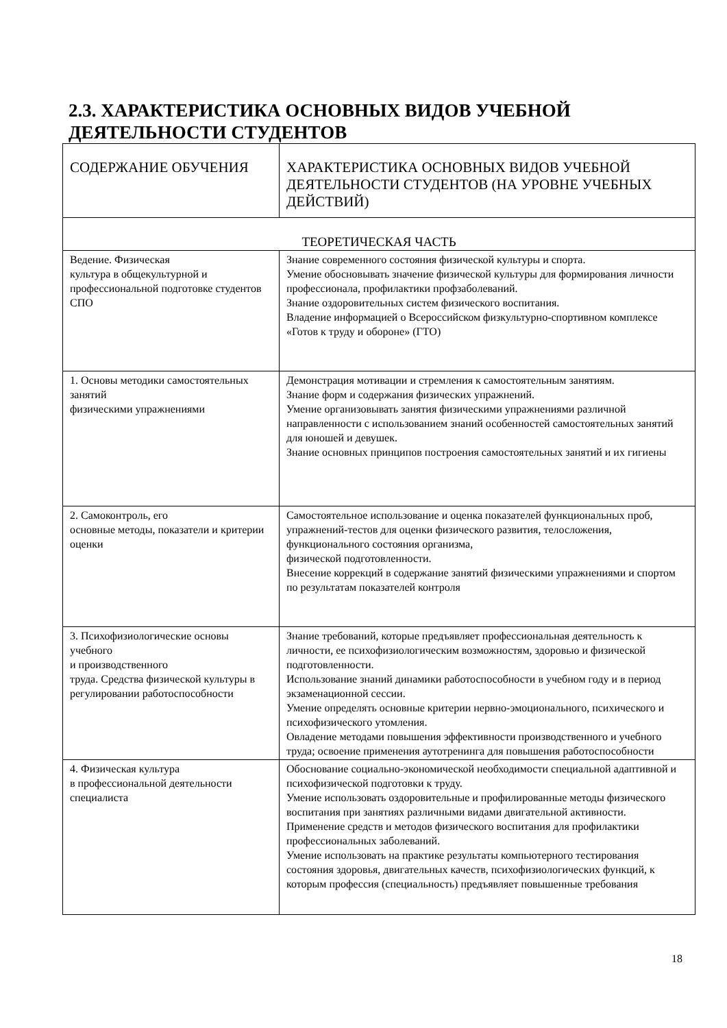2.3. ХАРАКТЕРИСТИКА ОСНОВНЫХ ВИДОВ УЧЕБНОЙ
ДЕЯТЕЛЬНОСТИ СТУДЕНТОВ
| СОДЕРЖАНИЕ ОБУЧЕНИЯ | ХАРАКТЕРИСТИКА ОСНОВНЫХ ВИДОВ УЧЕБНОЙ ДЕЯТЕЛЬНОСТИ СТУДЕНТОВ (НА УРОВНЕ УЧЕБНЫХ ДЕЙСТВИЙ) |
| --- | --- |
| ТЕОРЕТИЧЕСКАЯ ЧАСТЬ | |
| Ведение. Физическая культура в общекультурной и профессиональной подготовке студентов СПО | Знание современного состояния физической культуры и спорта. Умение обосновывать значение физической культуры для формирования личности профессионала, профилактики профзаболеваний. Знание оздоровительных систем физического воспитания. Владение информацией о Всероссийском физкультурно-спортивном комплексе «Готов к труду и обороне» (ГТО) |
| 1. Основы методики самостоятельных занятий физическими упражнениями | Демонстрация мотивации и стремления к самостоятельным занятиям. Знание форм и содержания физических упражнений. Умение организовывать занятия физическими упражнениями различной направленности с использованием знаний особенностей самостоятельных занятий для юношей и девушек. Знание основных принципов построения самостоятельных занятий и их гигиены |
| 2. Самоконтроль, его основные методы, показатели и критерии оценки | Самостоятельное использование и оценка показателей функциональных проб, упражнений-тестов для оценки физического развития, телосложения, функционального состояния организма, физической подготовленности. Внесение коррекций в содержание занятий физическими упражнениями и спортом по результатам показателей контроля |
| 3. Психофизиологические основы учебного и производственного труда. Средства физической культуры в регулировании работоспособности | Знание требований, которые предъявляет профессиональная деятельность к личности, ее психофизиологическим возможностям, здоровью и физической подготовленности. Использование знаний динамики работоспособности в учебном году и в период экзаменационной сессии. Умение определять основные критерии нервно-эмоционального, психического и психофизического утомления. Овладение методами повышения эффективности производственного и учебного труда; освоение применения аутотренинга для повышения работоспособности |
| 4. Физическая культура в профессиональной деятельности специалиста | Обоснование социально-экономической необходимости специальной адаптивной и психофизической подготовки к труду. Умение использовать оздоровительные и профилированные методы физического воспитания при занятиях различными видами двигательной активности. Применение средств и методов физического воспитания для профилактики профессиональных заболеваний. Умение использовать на практике результаты компьютерного тестирования состояния здоровья, двигательных качеств, психофизиологических функций, к которым профессия (специальность) предъявляет повышенные требования |
18